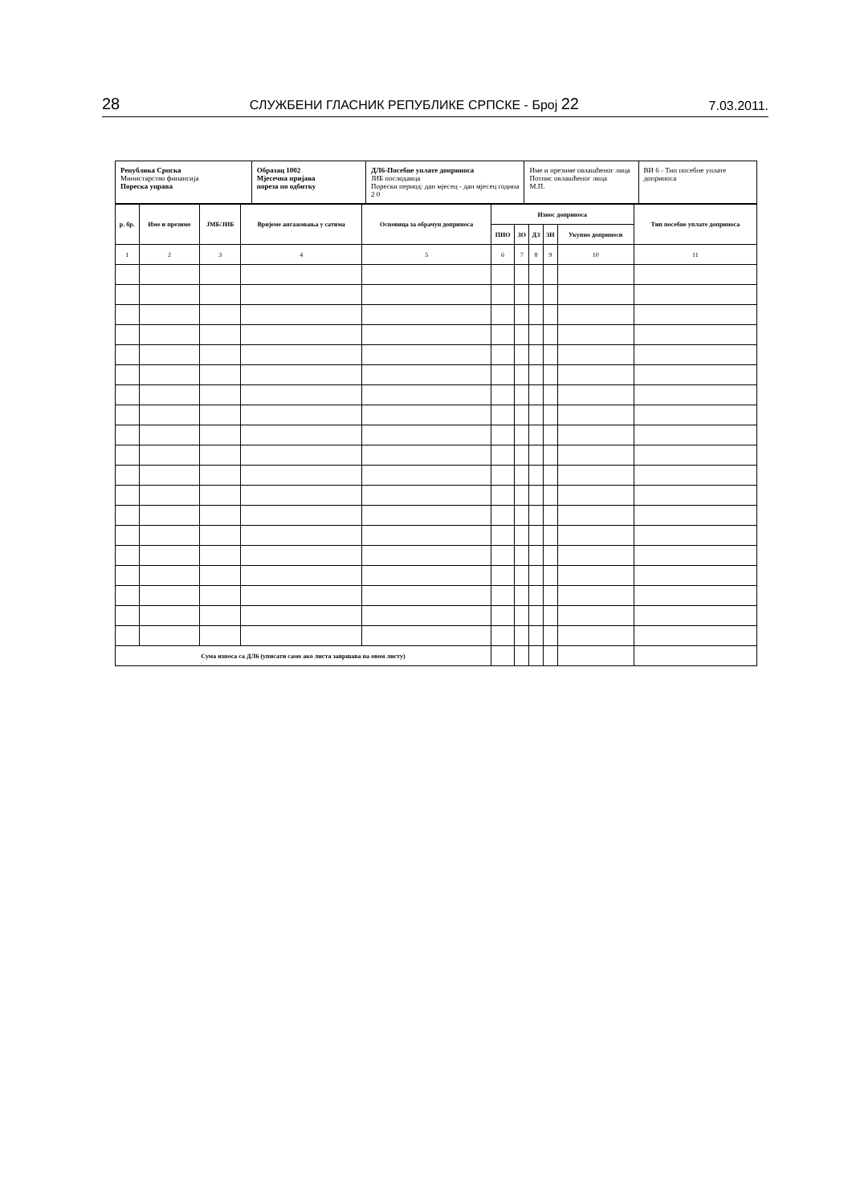28 СЛУЖБЕНИ ГЛАСНИК РЕПУБЛИКЕ СРПСКЕ - Број 22 7.03.2011.
Република Српска
Министарство финансија
Пореска управа
Образац 1002
Мјесечна пријава
пореза по одбитку
ДЛ6-Посебне уплате доприноса
ЈИБ послодавца
Порески период: дан мјесец - дан мјесец година 2 0
Име и презиме овлашћеног лица
Потпис овлашћеног лица
М.П.
ВИ 6 - Тип посебне уплате доприноса
| р. бр. | Име и презиме | ЈМБ/ЈИБ | Вријеме ангажовања у сатима | Основица за обрачун доприноса | Износ доприноса | | | | | Тип посебне уплате доприноса |
| --- | --- | --- | --- | --- | --- | --- | --- | --- | --- | --- |
| | | | | | ПИО | ЗО | ДЗ | ЗН | Укупно доприноси | |
| 1 | 2 | 3 | 4 | 5 | 6 | 7 | 8 | 9 | 10 | 11 |
| Сума износа са ДЛ6 (уписати само ако листа завршава на овом листу) | | | | | | | | | | |